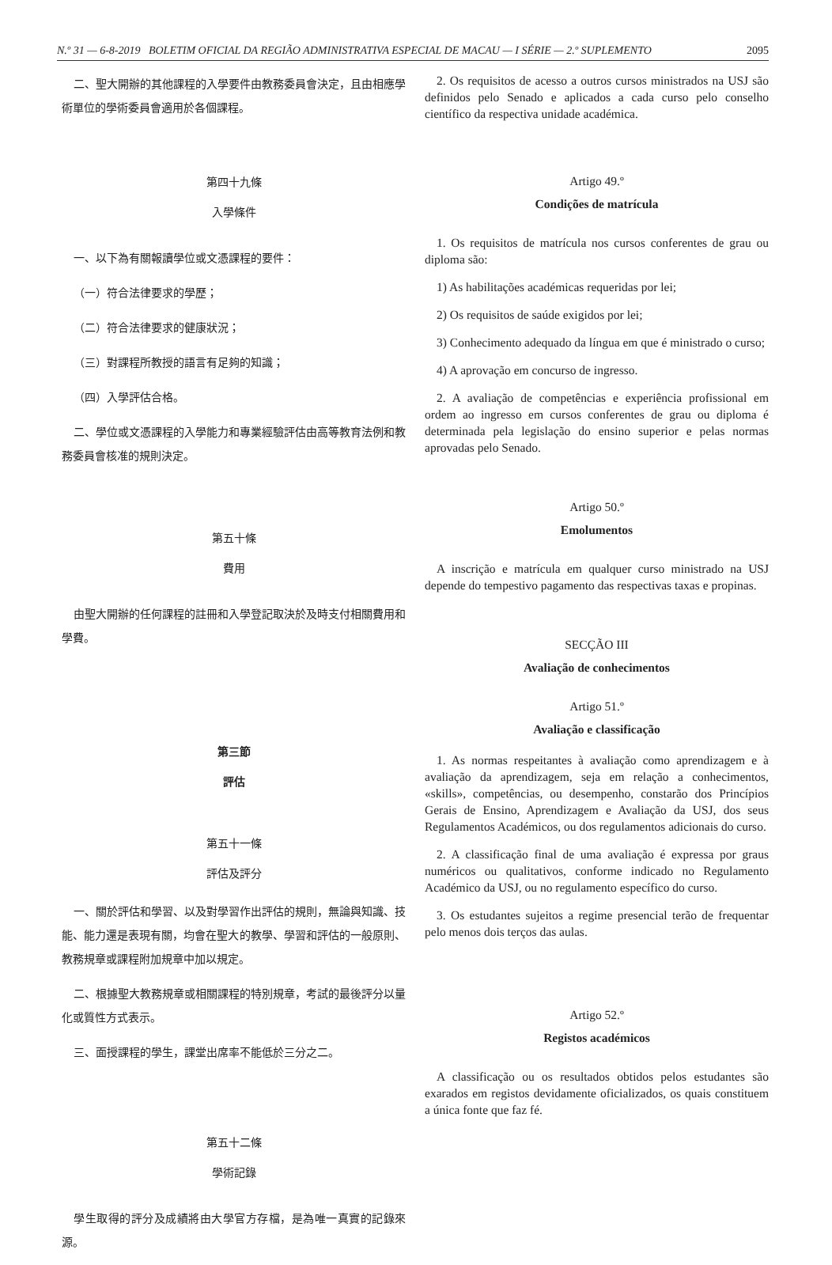N.º 31 — 6-8-2019 BOLETIM OFICIAL DA REGIÃO ADMINISTRATIVA ESPECIAL DE MACAU — I SÉRIE — 2.º SUPLEMENTO 2095
二、聖大開辦的其他課程的入學要件由教務委員會決定，且由相應學術單位的學術委員會適用於各個課程。
第四十九條
入學條件
一、以下為有關報讀學位或文憑課程的要件：
（一）符合法律要求的學歷；
（二）符合法律要求的健康狀況；
（三）對課程所教授的語言有足夠的知識；
（四）入學評估合格。
二、學位或文憑課程的入學能力和專業經驗評估由高等教育法例和教務委員會核准的規則決定。
第五十條
費用
由聖大開辦的任何課程的註冊和入學登記取決於及時支付相關費用和學費。
第三節
評估
第五十一條
評估及評分
一、關於評估和學習、以及對學習作出評估的規則，無論與知識、技能、能力還是表現有關，均會在聖大的教學、學習和評估的一般原則、教務規章或課程附加規章中加以規定。
二、根據聖大教務規章或相關課程的特別規章，考試的最後評分以量化或質性方式表示。
三、面授課程的學生，課堂出席率不能低於三分之二。
第五十二條
學術記錄
學生取得的評分及成績將由大學官方存檔，是為唯一真實的記錄來源。
2. Os requisitos de acesso a outros cursos ministrados na USJ são definidos pelo Senado e aplicados a cada curso pelo conselho científico da respectiva unidade académica.
Artigo 49.º
Condições de matrícula
1. Os requisitos de matrícula nos cursos conferentes de grau ou diploma são:
1) As habilitações académicas requeridas por lei;
2) Os requisitos de saúde exigidos por lei;
3) Conhecimento adequado da língua em que é ministrado o curso;
4) A aprovação em concurso de ingresso.
2. A avaliação de competências e experiência profissional em ordem ao ingresso em cursos conferentes de grau ou diploma é determinada pela legislação do ensino superior e pelas normas aprovadas pelo Senado.
Artigo 50.º
Emolumentos
A inscrição e matrícula em qualquer curso ministrado na USJ depende do tempestivo pagamento das respectivas taxas e propinas.
SECÇÃO III
Avaliação de conhecimentos
Artigo 51.º
Avaliação e classificação
1. As normas respeitantes à avaliação como aprendizagem e à avaliação da aprendizagem, seja em relação a conhecimentos, «skills», competências, ou desempenho, constarão dos Princípios Gerais de Ensino, Aprendizagem e Avaliação da USJ, dos seus Regulamentos Académicos, ou dos regulamentos adicionais do curso.
2. A classificação final de uma avaliação é expressa por graus numéricos ou qualitativos, conforme indicado no Regulamento Académico da USJ, ou no regulamento específico do curso.
3. Os estudantes sujeitos a regime presencial terão de frequentar pelo menos dois terços das aulas.
Artigo 52.º
Registos académicos
A classificação ou os resultados obtidos pelos estudantes são exarados em registos devidamente oficializados, os quais constituem a única fonte que faz fé.